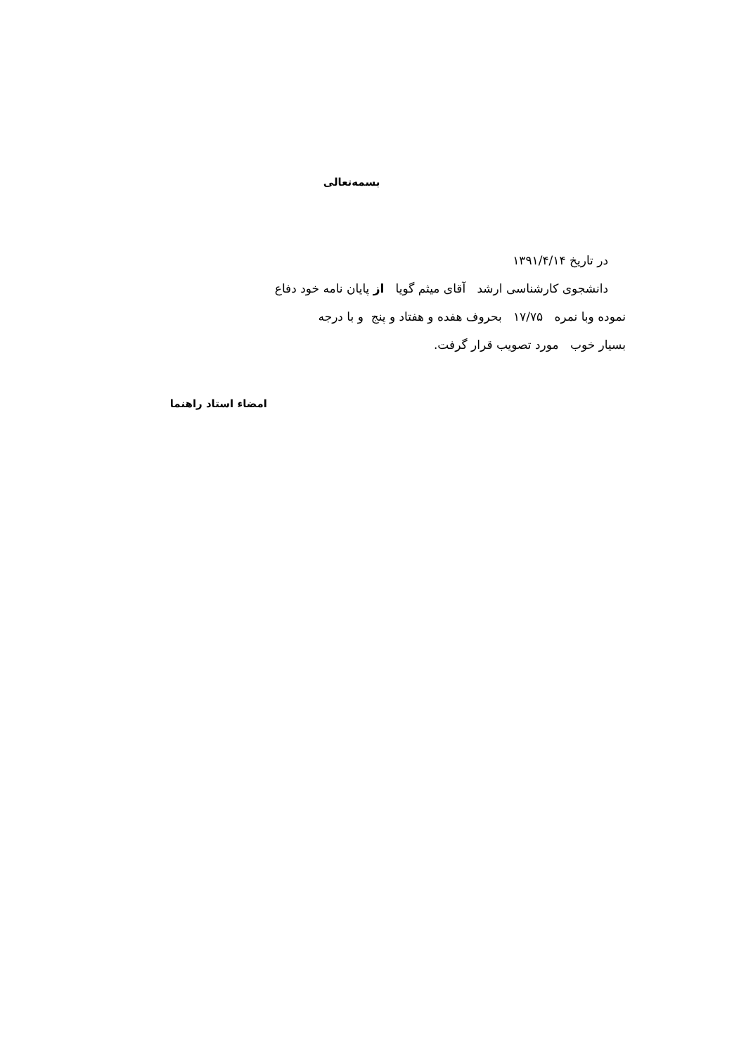بسمه‌تعالی
در تاریخ ۱۳۹۱/۴/۱۴
دانشجوی کارشناسی ارشد آقای میثم گویا از پایان نامه خود دفاع
نموده وبا نمره ۱۷/۷۵ بحروف هفده و هفتاد و پنج و با درجه
بسیار خوب مورد تصویب قرار گرفت.
امضاء استاد راهنما